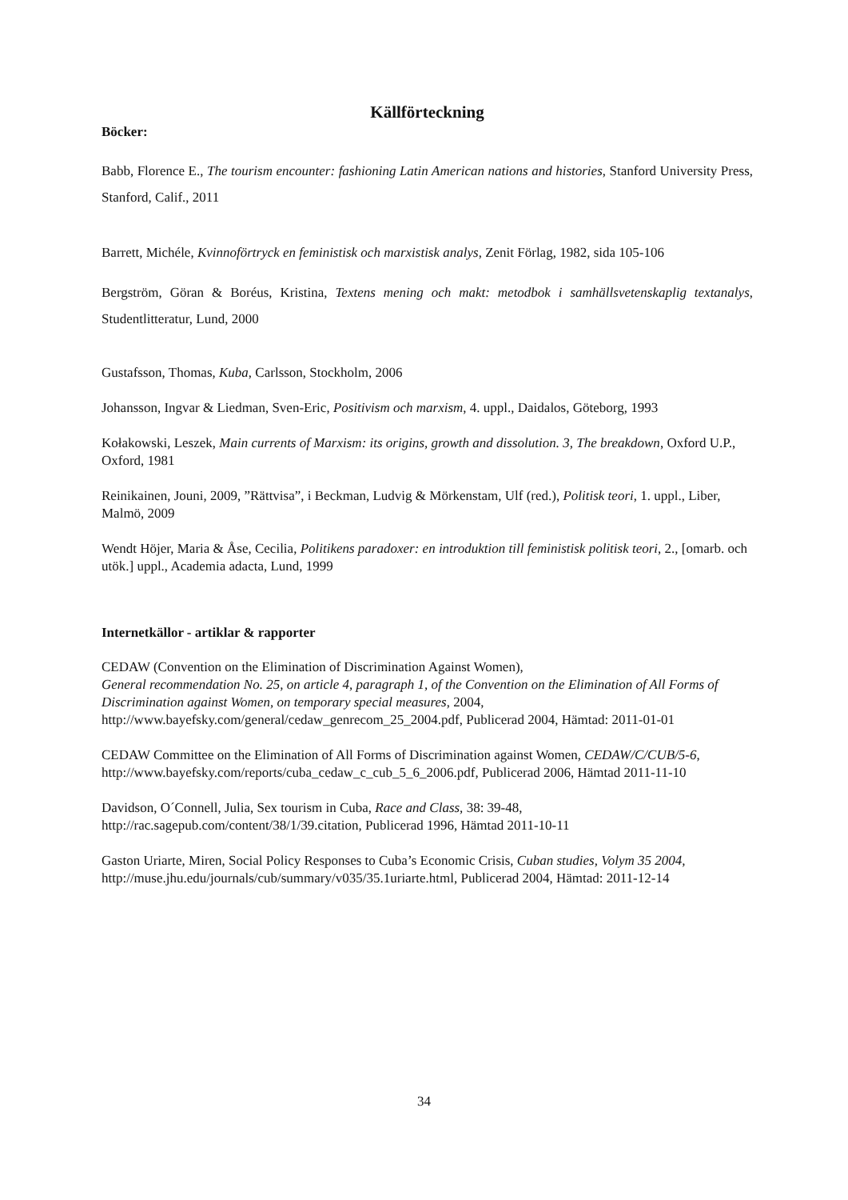Källförteckning
Böcker:
Babb, Florence E., The tourism encounter: fashioning Latin American nations and histories, Stanford University Press, Stanford, Calif., 2011
Barrett, Michéle, Kvinnoförtryck en feministisk och marxistisk analys, Zenit Förlag, 1982, sida 105-106
Bergström, Göran & Boréus, Kristina, Textens mening och makt: metodbok i samhällsvetenskaplig textanalys, Studentlitteratur, Lund, 2000
Gustafsson, Thomas, Kuba, Carlsson, Stockholm, 2006
Johansson, Ingvar & Liedman, Sven-Eric, Positivism och marxism, 4. uppl., Daidalos, Göteborg, 1993
Kołakowski, Leszek, Main currents of Marxism: its origins, growth and dissolution. 3, The breakdown, Oxford U.P., Oxford, 1981
Reinikainen, Jouni, 2009, ”Rättvisa”, i Beckman, Ludvig & Mörkenstam, Ulf (red.), Politisk teori, 1. uppl., Liber, Malmö, 2009
Wendt Höjer, Maria & Åse, Cecilia, Politikens paradoxer: en introduktion till feministisk politisk teori, 2., [omarb. och utök.] uppl., Academia adacta, Lund, 1999
Internetkällor - artiklar & rapporter
CEDAW (Convention on the Elimination of Discrimination Against Women),
General recommendation No. 25, on article 4, paragraph 1, of the Convention on the Elimination of All Forms of Discrimination against Women, on temporary special measures, 2004, http://www.bayefsky.com/general/cedaw_genrecom_25_2004.pdf, Publicerad 2004, Hämtad: 2011-01-01
CEDAW Committee on the Elimination of All Forms of Discrimination against Women, CEDAW/C/CUB/5-6, http://www.bayefsky.com/reports/cuba_cedaw_c_cub_5_6_2006.pdf, Publicerad 2006, Hämtad 2011-11-10
Davidson, O´Connell, Julia, Sex tourism in Cuba, Race and Class, 38: 39-48, http://rac.sagepub.com/content/38/1/39.citation, Publicerad 1996, Hämtad 2011-10-11
Gaston Uriarte, Miren, Social Policy Responses to Cuba’s Economic Crisis, Cuban studies, Volym 35 2004, http://muse.jhu.edu/journals/cub/summary/v035/35.1uriarte.html, Publicerad 2004, Hämtad: 2011-12-14
34